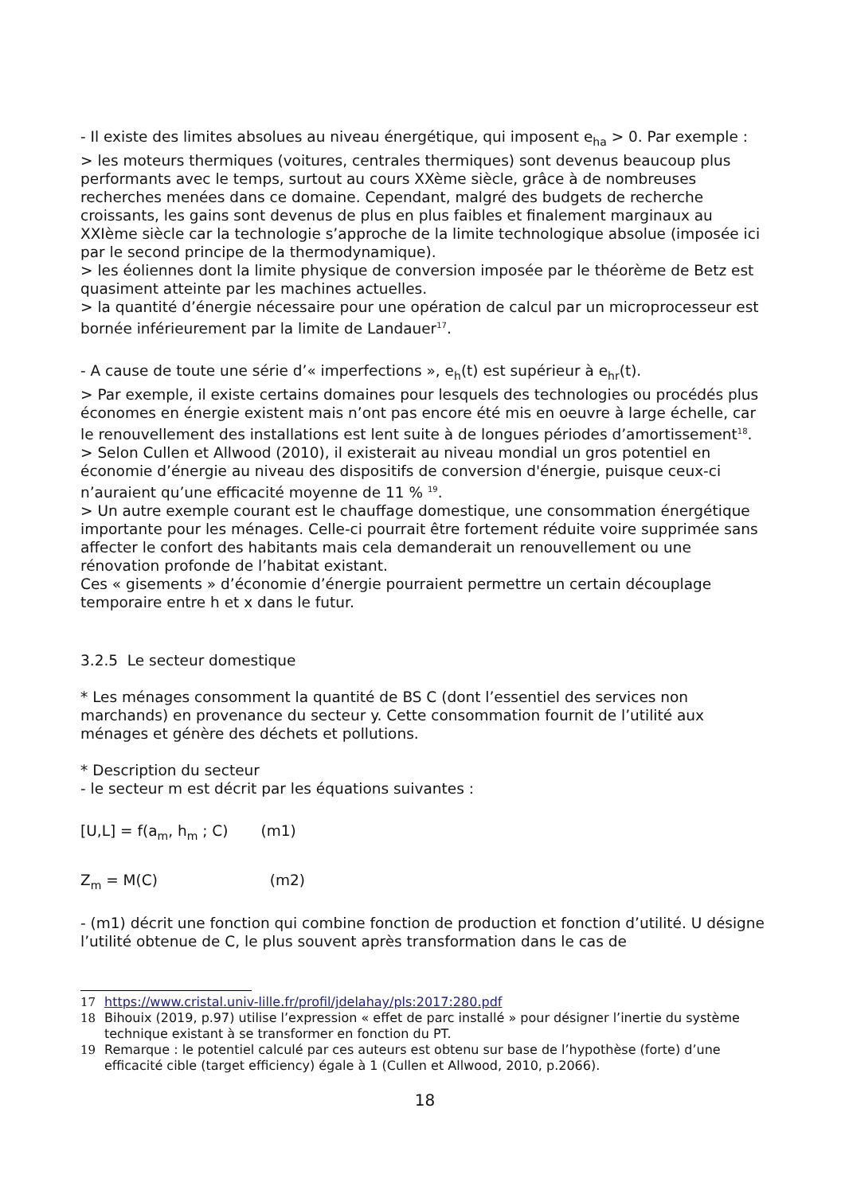- Il existe des limites absolues au niveau énergétique, qui imposent e<sub>ha</sub> > 0. Par exemple :
> les moteurs thermiques (voitures, centrales thermiques) sont devenus beaucoup plus performants avec le temps, surtout au cours XXème siècle, grâce à de nombreuses recherches menées dans ce domaine. Cependant, malgré des budgets de recherche croissants, les gains sont devenus de plus en plus faibles et finalement marginaux au XXIème siècle car la technologie s’approche de la limite technologique absolue (imposée ici par le second principe de la thermodynamique).
> les éoliennes dont la limite physique de conversion imposée par le théorème de Betz est quasiment atteinte par les machines actuelles.
> la quantité d’énergie nécessaire pour une opération de calcul par un microprocesseur est bornée inférieurement par la limite de Landauer<sup>17</sup>.
- A cause de toute une série d’« imperfections », e<sub>h</sub>(t) est supérieur à e<sub>hr</sub>(t).
> Par exemple, il existe certains domaines pour lesquels des technologies ou procédés plus économes en énergie existent mais n’ont pas encore été mis en oeuvre à large échelle, car le renouvellement des installations est lent suite à de longues périodes d’amortissement<sup>18</sup>.
> Selon Cullen et Allwood (2010), il existerait au niveau mondial un gros potentiel en économie d’énergie au niveau des dispositifs de conversion d'énergie, puisque ceux-ci n’auraient qu’une efficacité moyenne de 11 % <sup>19</sup>.
> Un autre exemple courant est le chauffage domestique, une consommation énergétique importante pour les ménages. Celle-ci pourrait être fortement réduite voire supprimée sans affecter le confort des habitants mais cela demanderait un renouvellement ou une rénovation profonde de l’habitat existant.
Ces « gisements » d’économie d’énergie pourraient permettre un certain découplage temporaire entre h et x dans le futur.
3.2.5 Le secteur domestique
* Les ménages consomment la quantité de BS C (dont l’essentiel des services non marchands) en provenance du secteur y. Cette consommation fournit de l’utilité aux ménages et génère des déchets et pollutions.
* Description du secteur
- le secteur m est décrit par les équations suivantes :
[U,L] = f(a<sub>m</sub>, h<sub>m</sub> ; C) (m1)
Z<sub>m</sub> = M(C) (m2)
- (m1) décrit une fonction qui combine fonction de production et fonction d’utilité. U désigne l’utilité obtenue de C, le plus souvent après transformation dans le cas de
| 17 | https://www.cristal.univ-lille.fr/profil/jdelahay/pls:2017:280.pdf |
| 18 | Bihouix (2019, p.97) utilise l’expression « effet de parc installé » pour désigner l’inertie du système technique existant à se transformer en fonction du PT. |
| 19 | Remarque : le potentiel calculé par ces auteurs est obtenu sur base de l’hypothèse (forte) d’une efficacité cible (target efficiency) égale à 1 (Cullen et Allwood, 2010, p.2066). |
18